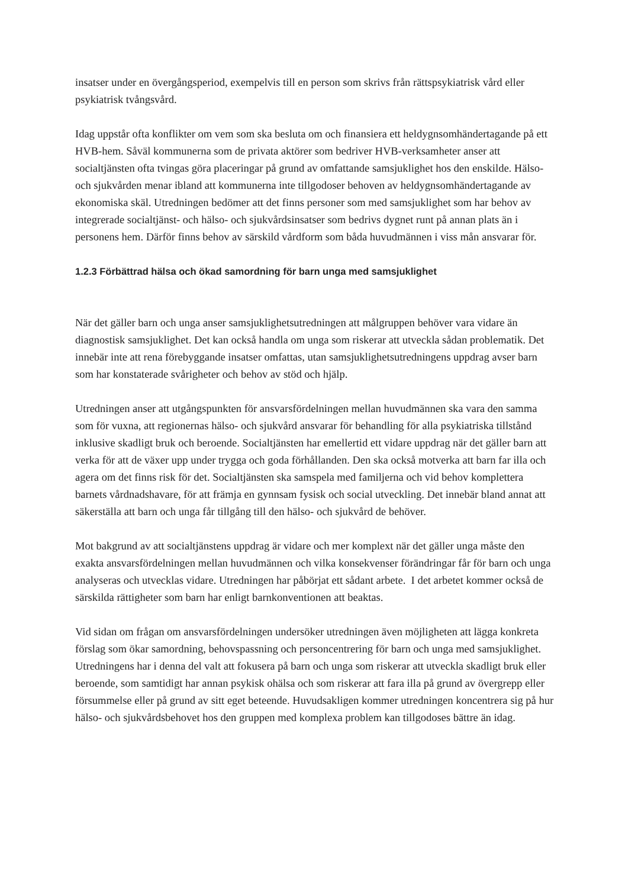insatser under en övergångsperiod, exempelvis till en person som skrivs från rättspsykiatrisk vård eller psykiatrisk tvångsvård.
Idag uppstår ofta konflikter om vem som ska besluta om och finansiera ett heldygnsomhändertagande på ett HVB-hem. Såväl kommunerna som de privata aktörer som bedriver HVB-verksamheter anser att socialtjänsten ofta tvingas göra placeringar på grund av omfattande samsjuklighet hos den enskilde. Hälso- och sjukvården menar ibland att kommunerna inte tillgodoser behoven av heldygnsomhändertagande av ekonomiska skäl. Utredningen bedömer att det finns personer som med samsjuklighet som har behov av integrerade socialtjänst- och hälso- och sjukvårdsinsatser som bedrivs dygnet runt på annan plats än i personens hem. Därför finns behov av särskild vårdform som båda huvudmännen i viss mån ansvarar för.
1.2.3 Förbättrad hälsa och ökad samordning för barn unga med samsjuklighet
När det gäller barn och unga anser samsjuklighetsutredningen att målgruppen behöver vara vidare än diagnostisk samsjuklighet. Det kan också handla om unga som riskerar att utveckla sådan problematik. Det innebär inte att rena förebyggande insatser omfattas, utan samsjuklighetsutredningens uppdrag avser barn som har konstaterade svårigheter och behov av stöd och hjälp.
Utredningen anser att utgångspunkten för ansvarsfördelningen mellan huvudmännen ska vara den samma som för vuxna, att regionernas hälso- och sjukvård ansvarar för behandling för alla psykiatriska tillstånd inklusive skadligt bruk och beroende. Socialtjänsten har emellertid ett vidare uppdrag när det gäller barn att verka för att de växer upp under trygga och goda förhållanden. Den ska också motverka att barn far illa och agera om det finns risk för det. Socialtjänsten ska samspela med familjerna och vid behov komplettera barnets vårdnadshavare, för att främja en gynnsam fysisk och social utveckling. Det innebär bland annat att säkerställa att barn och unga får tillgång till den hälso- och sjukvård de behöver.
Mot bakgrund av att socialtjänstens uppdrag är vidare och mer komplext när det gäller unga måste den exakta ansvarsfördelningen mellan huvudmännen och vilka konsekvenser förändringar får för barn och unga analyseras och utvecklas vidare. Utredningen har påbörjat ett sådant arbete. I det arbetet kommer också de särskilda rättigheter som barn har enligt barnkonventionen att beaktas.
Vid sidan om frågan om ansvarsfördelningen undersöker utredningen även möjligheten att lägga konkreta förslag som ökar samordning, behovspassning och personcentrering för barn och unga med samsjuklighet. Utredningens har i denna del valt att fokusera på barn och unga som riskerar att utveckla skadligt bruk eller beroende, som samtidigt har annan psykisk ohälsa och som riskerar att fara illa på grund av övergrepp eller försummelse eller på grund av sitt eget beteende. Huvudsakligen kommer utredningen koncentrera sig på hur hälso- och sjukvårdsbehovet hos den gruppen med komplexa problem kan tillgodoses bättre än idag.